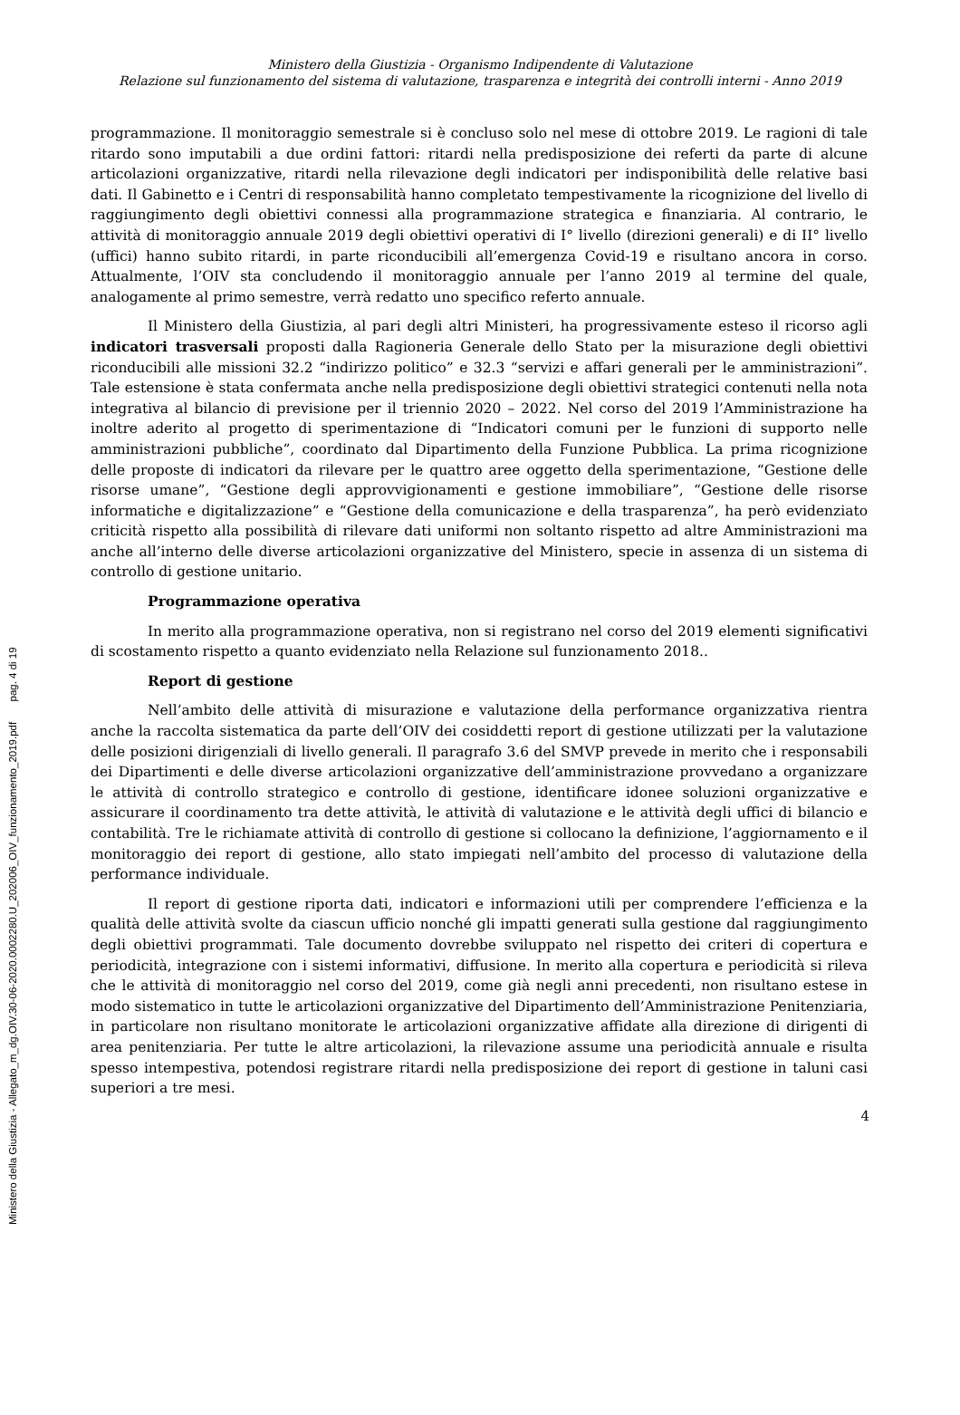Ministero della Giustizia - Organismo Indipendente di Valutazione
Relazione sul funzionamento del sistema di valutazione, trasparenza e integrità dei controlli interni - Anno 2019
programmazione. Il monitoraggio semestrale si è concluso solo nel mese di ottobre 2019. Le ragioni di tale ritardo sono imputabili a due ordini fattori: ritardi nella predisposizione dei referti da parte di alcune articolazioni organizzative, ritardi nella rilevazione degli indicatori per indisponibilità delle relative basi dati. Il Gabinetto e i Centri di responsabilità hanno completato tempestivamente la ricognizione del livello di raggiungimento degli obiettivi connessi alla programmazione strategica e finanziaria. Al contrario, le attività di monitoraggio annuale 2019 degli obiettivi operativi di I° livello (direzioni generali) e di II° livello (uffici) hanno subito ritardi, in parte riconducibili all’emergenza Covid-19 e risultano ancora in corso. Attualmente, l’OIV sta concludendo il monitoraggio annuale per l’anno 2019 al termine del quale, analogamente al primo semestre, verrà redatto uno specifico referto annuale.
Il Ministero della Giustizia, al pari degli altri Ministeri, ha progressivamente esteso il ricorso agli indicatori trasversali proposti dalla Ragioneria Generale dello Stato per la misurazione degli obiettivi riconducibili alle missioni 32.2 “indirizzo politico” e 32.3 “servizi e affari generali per le amministrazioni”. Tale estensione è stata confermata anche nella predisposizione degli obiettivi strategici contenuti nella nota integrativa al bilancio di previsione per il triennio 2020 – 2022. Nel corso del 2019 l’Amministrazione ha inoltre aderito al progetto di sperimentazione di “Indicatori comuni per le funzioni di supporto nelle amministrazioni pubbliche”, coordinato dal Dipartimento della Funzione Pubblica. La prima ricognizione delle proposte di indicatori da rilevare per le quattro aree oggetto della sperimentazione, “Gestione delle risorse umane”, “Gestione degli approvvigionamenti e gestione immobiliare”, “Gestione delle risorse informatiche e digitalizzazione” e “Gestione della comunicazione e della trasparenza”, ha però evidenziato criticità rispetto alla possibilità di rilevare dati uniformi non soltanto rispetto ad altre Amministrazioni ma anche all’interno delle diverse articolazioni organizzative del Ministero, specie in assenza di un sistema di controllo di gestione unitario.
Programmazione operativa
In merito alla programmazione operativa, non si registrano nel corso del 2019 elementi significativi di scostamento rispetto a quanto evidenziato nella Relazione sul funzionamento 2018..
Report di gestione
Nell’ambito delle attività di misurazione e valutazione della performance organizzativa rientra anche la raccolta sistematica da parte dell’OIV dei cosiddetti report di gestione utilizzati per la valutazione delle posizioni dirigenziali di livello generali. Il paragrafo 3.6 del SMVP prevede in merito che i responsabili dei Dipartimenti e delle diverse articolazioni organizzative dell’amministrazione provvedano a organizzare le attività di controllo strategico e controllo di gestione, identificare idonee soluzioni organizzative e assicurare il coordinamento tra dette attività, le attività di valutazione e le attività degli uffici di bilancio e contabilità. Tre le richiamate attività di controllo di gestione si collocano la definizione, l’aggiornamento e il monitoraggio dei report di gestione, allo stato impiegati nell’ambito del processo di valutazione della performance individuale.
Il report di gestione riporta dati, indicatori e informazioni utili per comprendere l’efficienza e la qualità delle attività svolte da ciascun ufficio nonché gli impatti generati sulla gestione dal raggiungimento degli obiettivi programmati. Tale documento dovrebbe sviluppato nel rispetto dei criteri di copertura e periodicità, integrazione con i sistemi informativi, diffusione. In merito alla copertura e periodicità si rileva che le attività di monitoraggio nel corso del 2019, come già negli anni precedenti, non risultano estese in modo sistematico in tutte le articolazioni organizzative del Dipartimento dell’Amministrazione Penitenziaria, in particolare non risultano monitorate le articolazioni organizzative affidate alla direzione di dirigenti di area penitenziaria. Per tutte le altre articolazioni, la rilevazione assume una periodicità annuale e risulta spesso intempestiva, potendosi registrare ritardi nella predisposizione dei report di gestione in taluni casi superiori a tre mesi.
4
Ministero della Giustizia - Allegato_m_dg.OIV.30-06-2020.0002280.U_202006_OIV_funzionamento_2019.pdf pag. 4 di 19